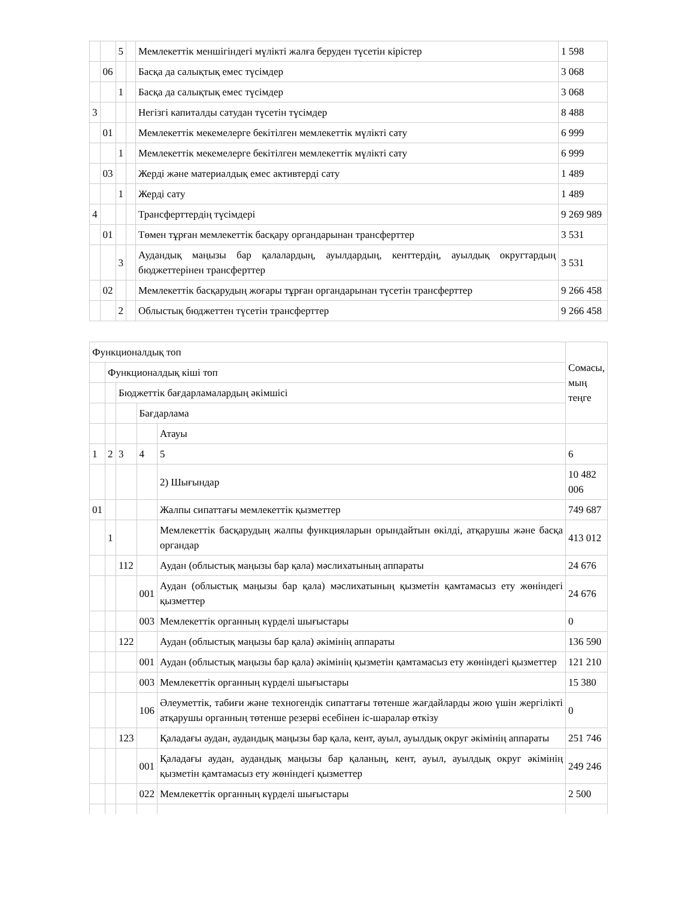| | | 5 | | Мемлекеттік меншігіндегі мүлікті жалға беруден түсетін кірістер | 1 598 |
| | 06 | | | Басқа да салықтық емес түсімдер | 3 068 |
| | | 1 | | Басқа да салықтық емес түсімдер | 3 068 |
| 3 | | | | Негізгі капиталды сатудан түсетін түсімдер | 8 488 |
| | 01 | | | Мемлекеттік мекемелерге бекітілген мемлекеттік мүлікті сату | 6 999 |
| | | 1 | | Мемлекеттік мекемелерге бекітілген мемлекеттік мүлікті сату | 6 999 |
| | 03 | | | Жерді және материалдық емес активтерді сату | 1 489 |
| | | 1 | | Жерді сату | 1 489 |
| 4 | | | | Трансферттердің түсімдері | 9 269 989 |
| | 01 | | | Төмен тұрған мемлекеттік басқару органдарынан трансферттер | 3 531 |
| | | 3 | | Аудандық маңызы бар қалалардың, ауылдардың, кенттердің, ауылдық округтардың бюджеттерінен трансферттер | 3 531 |
| | 02 | | | Мемлекеттік басқарудың жоғары тұрған органдарынан түсетін трансферттер | 9 266 458 |
| | | 2 | | Облыстық бюджеттен түсетін трансферттер | 9 266 458 |
| Функционалдық топ | | | | | Сомасы, мың теңге |
| | Функционалдық кіші топ | | | | |
| | | Бюджеттік бағдарламалардың әкімшісі | | | |
| | | | Бағдарлама | | |
| | | | | Атауы | |
| 1 | 2 | 3 | 4 | 5 | 6 |
| | | | | 2) Шығындар | 10 482 006 |
| 01 | | | | Жалпы сипаттағы мемлекеттік қызметтер | 749 687 |
| | 1 | | | Мемлекеттік басқарудың жалпы функцияларын орындайтын өкілді, атқарушы және басқа органдар | 413 012 |
| | | 112 | | Аудан (облыстық маңызы бар қала) мәслихатының аппараты | 24 676 |
| | | | 001 | Аудан (облыстық маңызы бар қала) мәслихатының қызметін қамтамасыз ету жөніндегі қызметтер | 24 676 |
| | | | 003 | Мемлекеттік органның күрделі шығыстары | 0 |
| | | 122 | | Аудан (облыстық маңызы бар қала) әкімінің аппараты | 136 590 |
| | | | 001 | Аудан (облыстық маңызы бар қала) әкімінің қызметін қамтамасыз ету жөніндегі қызметтер | 121 210 |
| | | | 003 | Мемлекеттік органның күрделі шығыстары | 15 380 |
| | | | 106 | Әлеуметтік, табиғи және техногендік сипаттағы төтенше жағдайларды жою үшін жергілікті атқарушы органның төтенше резерві есебінен іс-шаралар өткізу | 0 |
| | | 123 | | Қаладағы аудан, аудандық маңызы бар қала, кент, ауыл, ауылдық округ әкімінің аппараты | 251 746 |
| | | | 001 | Қаладағы аудан, аудандық маңызы бар қаланың, кент, ауыл, ауылдық округ әкімінің қызметін қамтамасыз ету жөніндегі қызметтер | 249 246 |
| | | | 022 | Мемлекеттік органның күрделі шығыстары | 2 500 |